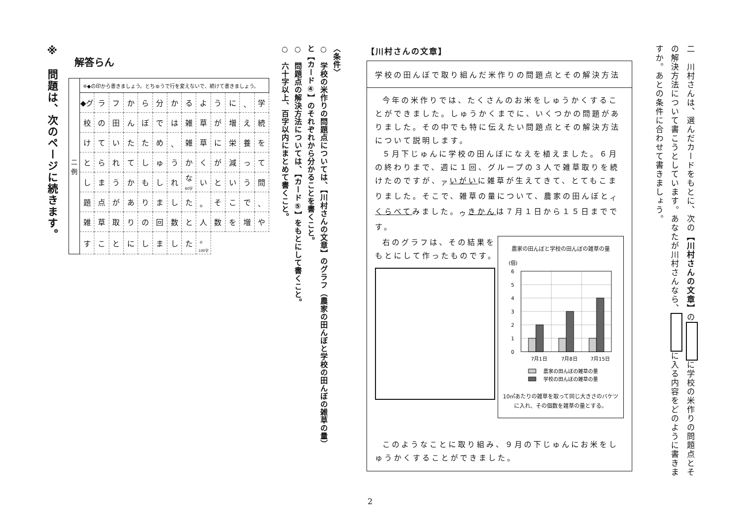二　川村さんは、選んだカードをもとに、次の【川村さんの文章】の に学校の米作りの問題点とその解決方法について書こうとしています。あなたが川村さんなら、 に入る内容をどのように書きますか。あとの条件に合わせて書きましょう。
【川村さんの文章】
学校の田んぼで取り組んだ米作りの問題点とその解決方法
今年の米作りでは、たくさんのお米をしゅうかくすることができました。しゅうかくまでに、いくつかの問題がありました。その中でも特に伝えたい問題点とその解決方法について説明します。
５月下じゅんに学校の田んぼになえを植えました。６月の終わりまで、週に１回、グループの３人で雑草取りを続けたのですが、<sub>ア</sub>いがいに雑草が生えてきて、とてもこまりました。そこで、雑草の量について、農家の田んぼと<sub>イ</sub>くらべてみました。<sub>ウ</sub>きかんは７月１日から１５日までです。
右のグラフは、その結果をもとにして作ったものです。
農家の田んぼと学校の田んぼの雑草の量
(個)
6
5
4
3
2
1
0
7月1日
7月8日
7月15日
農家の田んぼの雑草の量
学校の田んぼの雑草の量
10㎡あたりの雑草を取って同じ大きさのバケツに入れ、その個数を雑草の量とする。
このようなことに取り組み、９月の下じゅんにお米をしゅうかくすることができました。
〈条件〉
○　学校の米作りの問題点については、【川村さんの文章】のグラフ（農家の田んぼと学校の田んぼの雑草の量）と【カード④】のそれぞれから分かることを書くこと。
○　問題点の解決方法については、【カード⑤】をもとにして書くこと。
○　六十字以上、百字以内にまとめて書くこと。
解答らん
| 二 例 | ※◆の印から書きましょう。とちゅうで行を変えないで、続けて書きましょう。 | | | | | | | | | | | | |
| | ◆グ | ラ | フ | か | ら | 分 | か | る | よ | う | に | 、 | 学 |
| | 校 | の | 田 | ん | ぼ | で | は | 雑 | 草 | が | 増 | え | 続 |
| | け | て | い | た | た | め | 、 | 雑 | 草 | に | 栄 | 養 | を |
| | と | ら | れ | て | し | ゅ | う | か | く | が | 減 | っ | て |
| | し | ま | う | か | も | し | れ | な 60字 | い | と | い | う | 問 |
| | 題 | 点 | が | あ | り | ま | し | た | 。 | そ | こ | で | 、 |
| | 雑 | 草 | 取 | り | の | 回 | 数 | と | 人 | 数 | を | 増 | や |
| | す | こ | と | に | し | ま | し | た | 。 100字 | | | | |
※　問題は、次のページに続きます。
2